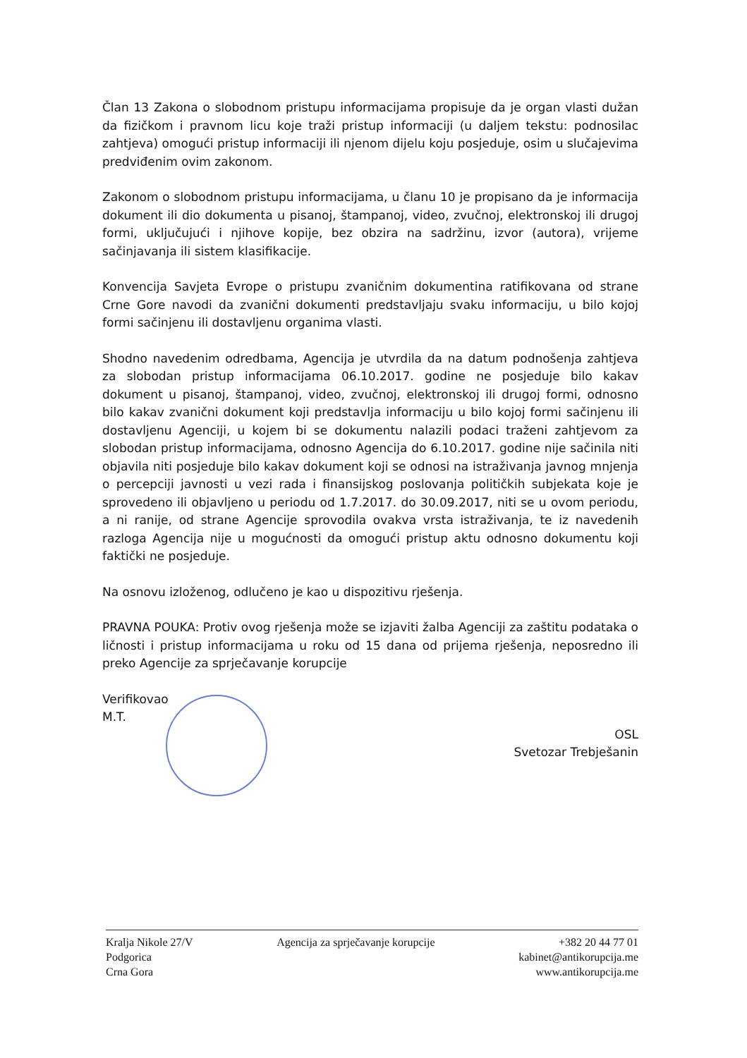Član 13 Zakona o slobodnom pristupu informacijama propisuje da je organ vlasti dužan da fizičkom i pravnom licu koje traži pristup informaciji (u daljem tekstu: podnosilac zahtjeva) omogući pristup informaciji ili njenom dijelu koju posjeduje, osim u slučajevima predviđenim ovim zakonom.
Zakonom o slobodnom pristupu informacijama, u članu 10 je propisano da je informacija dokument ili dio dokumenta u pisanoj, štampanoj, video, zvučnoj, elektronskoj ili drugoj formi, uključujući i njihove kopije, bez obzira na sadržinu, izvor (autora), vrijeme sačinjavanja ili sistem klasifikacije.
Konvencija Savjeta Evrope o pristupu zvaničnim dokumentina ratifikovana od strane Crne Gore navodi da zvanični dokumenti predstavljaju svaku informaciju, u bilo kojoj formi sačinjenu ili dostavljenu organima vlasti.
Shodno navedenim odredbama, Agencija je utvrdila da na datum podnošenja zahtjeva za slobodan pristup informacijama 06.10.2017. godine ne posjeduje bilo kakav dokument u pisanoj, štampanoj, video, zvučnoj, elektronskoj ili drugoj formi, odnosno bilo kakav zvanični dokument koji predstavlja informaciju u bilo kojoj formi sačinjenu ili dostavljenu Agenciji, u kojem bi se dokumentu nalazili podaci traženi zahtjevom za slobodan pristup informacijama, odnosno Agencija do 6.10.2017. godine nije sačinila niti objavila niti posjeduje bilo kakav dokument koji se odnosi na istraživanja javnog mnjenja o percepciji javnosti u vezi rada i finansijskog poslovanja političkih subjekata koje je sprovedeno ili objavljeno u periodu od 1.7.2017. do 30.09.2017, niti se u ovom periodu, a ni ranije, od strane Agencije sprovodila ovakva vrsta istraživanja, te iz navedenih razloga Agencija nije u mogućnosti da omogući pristup aktu odnosno dokumentu koji faktički ne posjeduje.
Na osnovu izloženog, odlučeno je kao u dispozitivu rješenja.
PRAVNA POUKA: Protiv ovog rješenja može se izjaviti žalba Agenciji za zaštitu podataka o ličnosti i pristup informacijama u roku od 15 dana od prijema rješenja, neposredno ili preko Agencije za sprječavanje korupcije
Verifikovao
M.T.
OSL
Svetozar Trebješanin
Kralja Nikole 27/V
Podgorica
Crna Gora
Agencija za sprječavanje korupcije
+382 20 44 77 01
kabinet@antikorupcija.me
www.antikorupcija.me